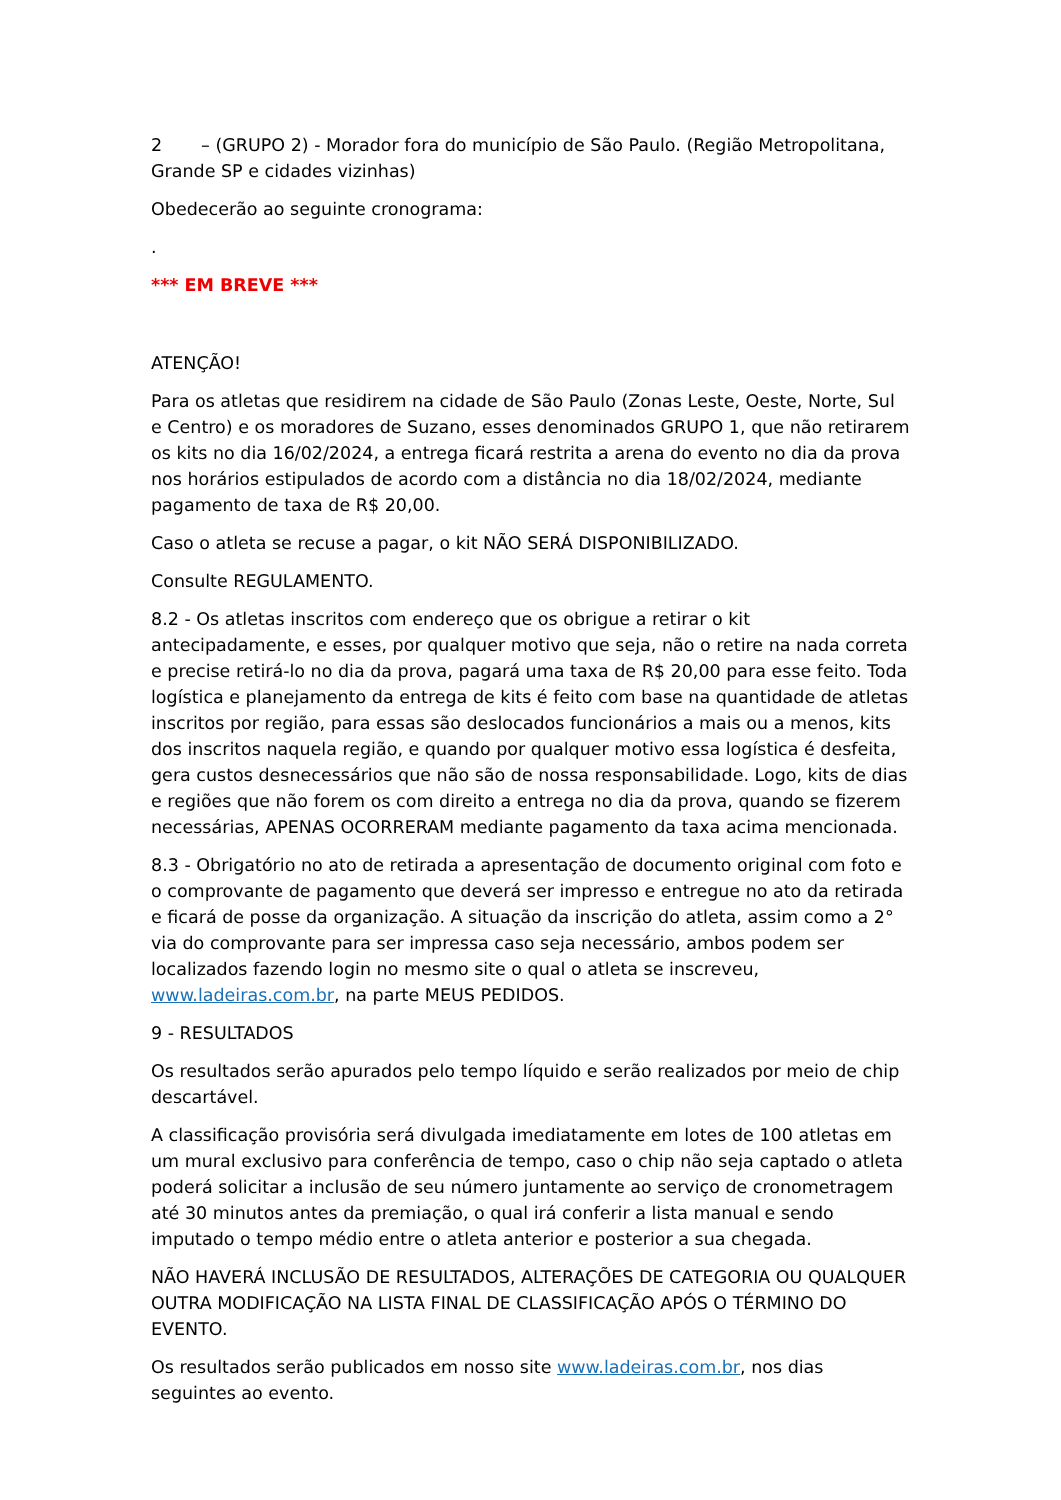2 – (GRUPO 2) - Morador fora do município de São Paulo. (Região Metropolitana, Grande SP e cidades vizinhas)
Obedecerão ao seguinte cronograma:
.
*** EM BREVE ***
ATENÇÃO!
Para os atletas que residirem na cidade de São Paulo (Zonas Leste, Oeste, Norte, Sul e Centro) e os moradores de Suzano, esses denominados GRUPO 1, que não retirarem os kits no dia 16/02/2024, a entrega ficará restrita a arena do evento no dia da prova nos horários estipulados de acordo com a distância no dia 18/02/2024, mediante pagamento de taxa de R$ 20,00.
Caso o atleta se recuse a pagar, o kit NÃO SERÁ DISPONIBILIZADO.
Consulte REGULAMENTO.
8.2 - Os atletas inscritos com endereço que os obrigue a retirar o kit antecipadamente, e esses, por qualquer motivo que seja, não o retire na nada correta e precise retirá-lo no dia da prova, pagará uma taxa de R$ 20,00 para esse feito. Toda logística e planejamento da entrega de kits é feito com base na quantidade de atletas inscritos por região, para essas são deslocados funcionários a mais ou a menos, kits dos inscritos naquela região, e quando por qualquer motivo essa logística é desfeita, gera custos desnecessários que não são de nossa responsabilidade. Logo, kits de dias e regiões que não forem os com direito a entrega no dia da prova, quando se fizerem necessárias, APENAS OCORRERAM mediante pagamento da taxa acima mencionada.
8.3 - Obrigatório no ato de retirada a apresentação de documento original com foto e o comprovante de pagamento que deverá ser impresso e entregue no ato da retirada e ficará de posse da organização. A situação da inscrição do atleta, assim como a 2° via do comprovante para ser impressa caso seja necessário, ambos podem ser localizados fazendo login no mesmo site o qual o atleta se inscreveu, www.ladeiras.com.br, na parte MEUS PEDIDOS.
9 - RESULTADOS
Os resultados serão apurados pelo tempo líquido e serão realizados por meio de chip descartável.
A classificação provisória será divulgada imediatamente em lotes de 100 atletas em um mural exclusivo para conferência de tempo, caso o chip não seja captado o atleta poderá solicitar a inclusão de seu número juntamente ao serviço de cronometragem até 30 minutos antes da premiação, o qual irá conferir a lista manual e sendo imputado o tempo médio entre o atleta anterior e posterior a sua chegada.
NÃO HAVERÁ INCLUSÃO DE RESULTADOS, ALTERAÇÕES DE CATEGORIA OU QUALQUER OUTRA MODIFICAÇÃO NA LISTA FINAL DE CLASSIFICAÇÃO APÓS O TÉRMINO DO EVENTO.
Os resultados serão publicados em nosso site www.ladeiras.com.br, nos dias seguintes ao evento.